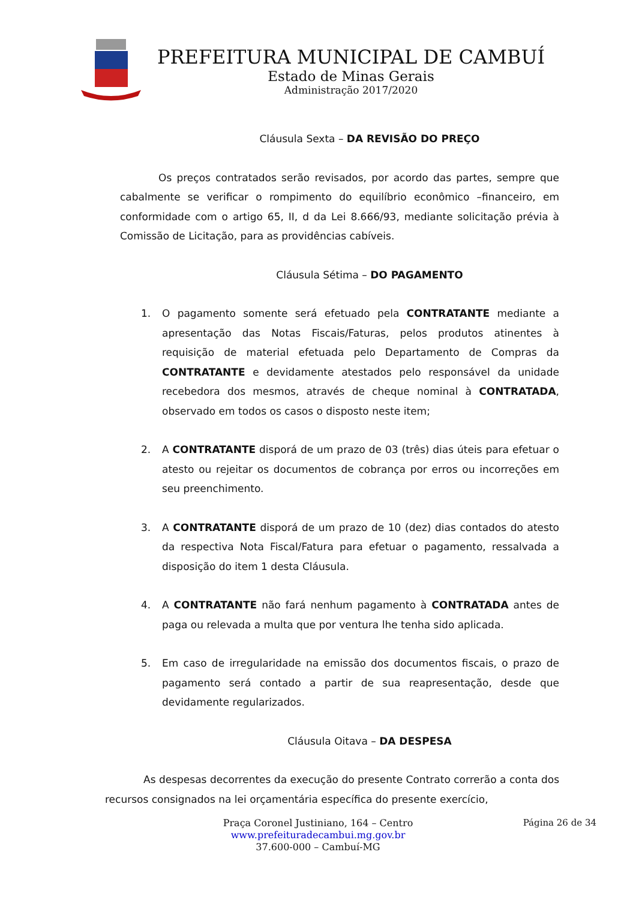PREFEITURA MUNICIPAL DE CAMBUÍ
Estado de Minas Gerais
Administração 2017/2020
Cláusula Sexta – DA REVISÃO DO PREÇO
Os preços contratados serão revisados, por acordo das partes, sempre que cabalmente se verificar o rompimento do equilíbrio econômico –financeiro, em conformidade com o artigo 65, II, d da Lei 8.666/93, mediante solicitação prévia à Comissão de Licitação, para as providências cabíveis.
Cláusula Sétima – DO PAGAMENTO
1. O pagamento somente será efetuado pela CONTRATANTE mediante a apresentação das Notas Fiscais/Faturas, pelos produtos atinentes à requisição de material efetuada pelo Departamento de Compras da CONTRATANTE e devidamente atestados pelo responsável da unidade recebedora dos mesmos, através de cheque nominal à CONTRATADA, observado em todos os casos o disposto neste item;
2. A CONTRATANTE disporá de um prazo de 03 (três) dias úteis para efetuar o atesto ou rejeitar os documentos de cobrança por erros ou incorreções em seu preenchimento.
3. A CONTRATANTE disporá de um prazo de 10 (dez) dias contados do atesto da respectiva Nota Fiscal/Fatura para efetuar o pagamento, ressalvada a disposição do item 1 desta Cláusula.
4. A CONTRATANTE não fará nenhum pagamento à CONTRATADA antes de paga ou relevada a multa que por ventura lhe tenha sido aplicada.
5. Em caso de irregularidade na emissão dos documentos fiscais, o prazo de pagamento será contado a partir de sua reapresentação, desde que devidamente regularizados.
Cláusula Oitava – DA DESPESA
As despesas decorrentes da execução do presente Contrato correrão a conta dos recursos consignados na lei orçamentária específica do presente exercício,
Praça Coronel Justiniano, 164 – Centro
www.prefeituradecambui.mg.gov.br
37.600-000 – Cambuí-MG
Página 26 de 34